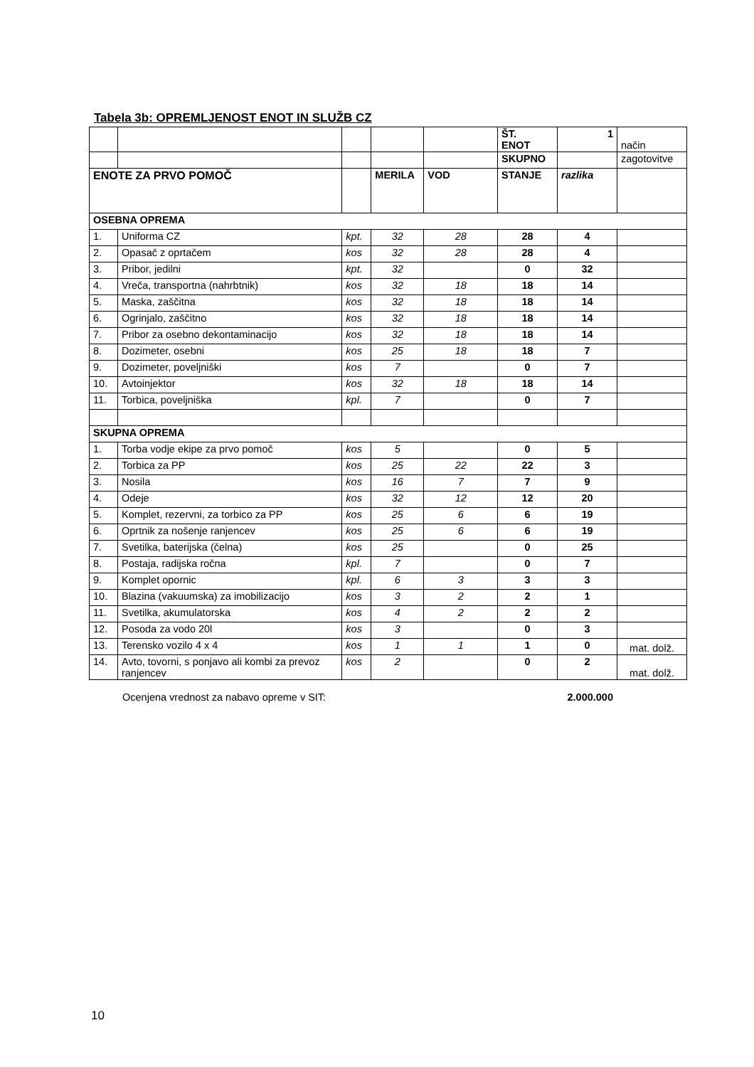Tabela 3b: OPREMLJENOST ENOT IN SLUŽB CZ
| | | | | | ŠT. ENOT | 1 | način |
| | | | | | SKUPNO | | zagotovitve |
| ENOTE ZA PRVO POMOČ | | | MERILA | VOD | STANJE | razlika | |
| OSEBNA OPREMA | | | | | | | |
| 1. | Uniforma CZ | kpt. | 32 | 28 | 28 | 4 | |
| 2. | Opasač z oprtačem | kos | 32 | 28 | 28 | 4 | |
| 3. | Pribor, jedilni | kpt. | 32 | | 0 | 32 | |
| 4. | Vreča, transportna (nahrbtnik) | kos | 32 | 18 | 18 | 14 | |
| 5. | Maska, zaščitna | kos | 32 | 18 | 18 | 14 | |
| 6. | Ogrinjalo, zaščitno | kos | 32 | 18 | 18 | 14 | |
| 7. | Pribor za osebno dekontaminacijo | kos | 32 | 18 | 18 | 14 | |
| 8. | Dozimeter, osebni | kos | 25 | 18 | 18 | 7 | |
| 9. | Dozimeter, poveljniški | kos | 7 | | 0 | 7 | |
| 10. | Avtoinjektor | kos | 32 | 18 | 18 | 14 | |
| 11. | Torbica, poveljniška | kpl. | 7 | | 0 | 7 | |
| SKUPNA OPREMA | | | | | | | |
| 1. | Torba vodje ekipe za prvo pomoč | kos | 5 | | 0 | 5 | |
| 2. | Torbica za PP | kos | 25 | 22 | 22 | 3 | |
| 3. | Nosila | kos | 16 | 7 | 7 | 9 | |
| 4. | Odeje | kos | 32 | 12 | 12 | 20 | |
| 5. | Komplet, rezervni, za torbico za PP | kos | 25 | 6 | 6 | 19 | |
| 6. | Oprtnik za nošenje ranjencev | kos | 25 | 6 | 6 | 19 | |
| 7. | Svetilka, baterijska (čelna) | kos | 25 | | 0 | 25 | |
| 8. | Postaja, radijska ročna | kpl. | 7 | | 0 | 7 | |
| 9. | Komplet opornic | kpl. | 6 | 3 | 3 | 3 | |
| 10. | Blazina (vakuumska) za imobilizacijo | kos | 3 | 2 | 2 | 1 | |
| 11. | Svetilka, akumulatorska | kos | 4 | 2 | 2 | 2 | |
| 12. | Posoda za vodo 20l | kos | 3 | | 0 | 3 | |
| 13. | Terensko vozilo 4 x 4 | kos | 1 | 1 | 1 | 0 | mat. dolž. |
| 14. | Avto, tovorni, s ponjavo ali kombi za prevoz ranjencev | kos | 2 | | 0 | 2 | mat. dolž. |
Ocenjena vrednost za nabavo opreme v SIT: 2.000.000
10